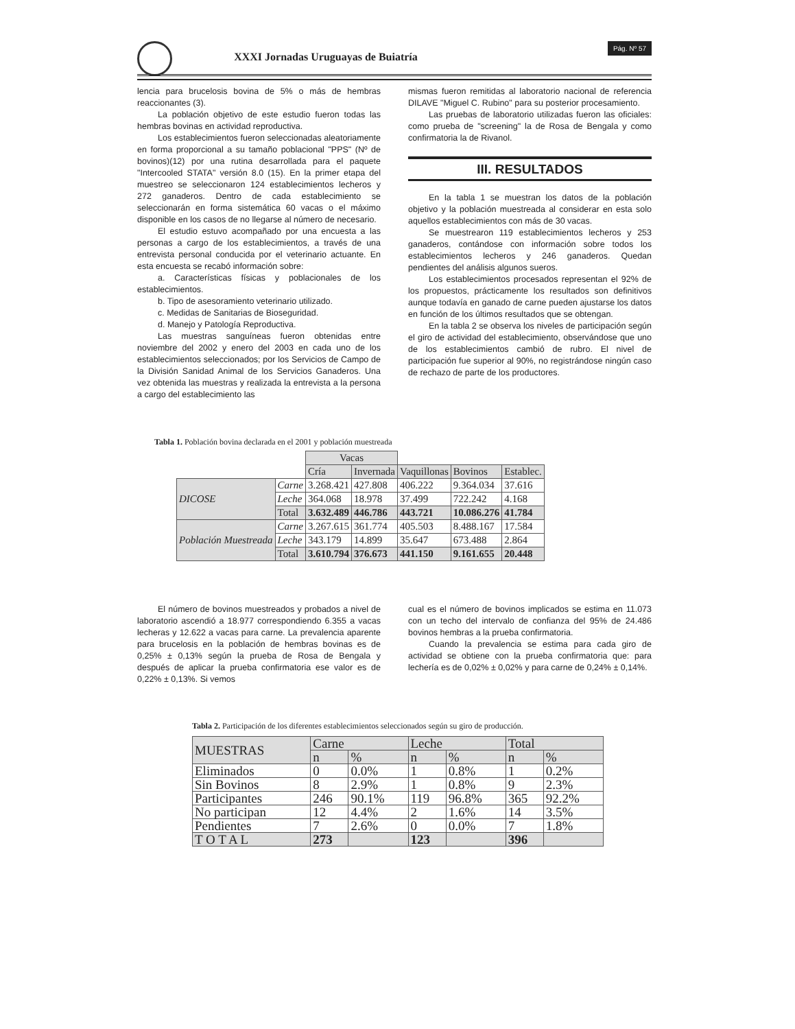XXXI Jornadas Uruguayas de Buiatría
Pág. Nº 57
lencia para brucelosis bovina de 5% o más de hembras reaccionantes (3).
La población objetivo de este estudio fueron todas las hembras bovinas en actividad reproductiva.
Los establecimientos fueron seleccionadas aleatoriamente en forma proporcional a su tamaño poblacional "PPS" (Nº de bovinos)(12) por una rutina desarrollada para el paquete "Intercooled STATA" versión 8.0 (15). En la primer etapa del muestreo se seleccionaron 124 establecimientos lecheros y 272 ganaderos. Dentro de cada establecimiento se seleccionarán en forma sistemática 60 vacas o el máximo disponible en los casos de no llegarse al número de necesario.
El estudio estuvo acompañado por una encuesta a las personas a cargo de los establecimientos, a través de una entrevista personal conducida por el veterinario actuante. En esta encuesta se recabó información sobre:
a. Características físicas y poblacionales de los establecimientos.
b. Tipo de asesoramiento veterinario utilizado.
c. Medidas de Sanitarias de Bioseguridad.
d. Manejo y Patología Reproductiva.
Las muestras sanguíneas fueron obtenidas entre noviembre del 2002 y enero del 2003 en cada uno de los establecimientos seleccionados; por los Servicios de Campo de la División Sanidad Animal de los Servicios Ganaderos. Una vez obtenida las muestras y realizada la entrevista a la persona a cargo del establecimiento las
mismas fueron remitidas al laboratorio nacional de referencia DILAVE "Miguel C. Rubino" para su posterior procesamiento.
Las pruebas de laboratorio utilizadas fueron las oficiales: como prueba de "screening" la de Rosa de Bengala y como confirmatoria la de Rivanol.
III. RESULTADOS
En la tabla 1 se muestran los datos de la población objetivo y la población muestreada al considerar en esta solo aquellos establecimientos con más de 30 vacas.
Se muestrearon 119 establecimientos lecheros y 253 ganaderos, contándose con información sobre todos los establecimientos lecheros y 246 ganaderos. Quedan pendientes del análisis algunos sueros.
Los establecimientos procesados representan el 92% de los propuestos, prácticamente los resultados son definitivos aunque todavía en ganado de carne pueden ajustarse los datos en función de los últimos resultados que se obtengan.
En la tabla 2 se observa los niveles de participación según el giro de actividad del establecimiento, observándose que uno de los establecimientos cambió de rubro. El nivel de participación fue superior al 90%, no registrándose ningún caso de rechazo de parte de los productores.
Tabla 1. Población bovina declarada en el 2001 y población muestreada
| | | Vacas | | | | |
| | | Cría | Invernada | Vaquillonas | Bovinos | Establec. |
| DICOSE | Carne | 3.268.421 | 427.808 | 406.222 | 9.364.034 | 37.616 |
| | Leche | 364.068 | 18.978 | 37.499 | 722.242 | 4.168 |
| | Total | 3.632.489 | 446.786 | 443.721 | 10.086.276 | 41.784 |
| Población Muestreada | Carne | 3.267.615 | 361.774 | 405.503 | 8.488.167 | 17.584 |
| | Leche | 343.179 | 14.899 | 35.647 | 673.488 | 2.864 |
| | Total | 3.610.794 | 376.673 | 441.150 | 9.161.655 | 20.448 |
El número de bovinos muestreados y probados a nivel de laboratorio ascendió a 18.977 correspondiendo 6.355 a vacas lecheras y 12.622 a vacas para carne. La prevalencia aparente para brucelosis en la población de hembras bovinas es de 0,25% ± 0,13% según la prueba de Rosa de Bengala y después de aplicar la prueba confirmatoria ese valor es de 0,22% ± 0,13%. Si vemos
cual es el número de bovinos implicados se estima en 11.073 con un techo del intervalo de confianza del 95% de 24.486 bovinos hembras a la prueba confirmatoria.
Cuando la prevalencia se estima para cada giro de actividad se obtiene con la prueba confirmatoria que: para lechería es de 0,02% ± 0,02% y para carne de 0,24% ± 0,14%.
Tabla 2. Participación de los diferentes establecimientos seleccionados según su giro de producción.
| MUESTRAS | Carne | | Leche | | Total | |
| --- | --- | --- | --- | --- | --- | --- |
| | n | % | n | % | n | % |
| Eliminados | 0 | 0.0% | 1 | 0.8% | 1 | 0.2% |
| Sin Bovinos | 8 | 2.9% | 1 | 0.8% | 9 | 2.3% |
| Participantes | 246 | 90.1% | 119 | 96.8% | 365 | 92.2% |
| No participan | 12 | 4.4% | 2 | 1.6% | 14 | 3.5% |
| Pendientes | 7 | 2.6% | 0 | 0.0% | 7 | 1.8% |
| T O T A L | 273 | | 123 | | 396 | |